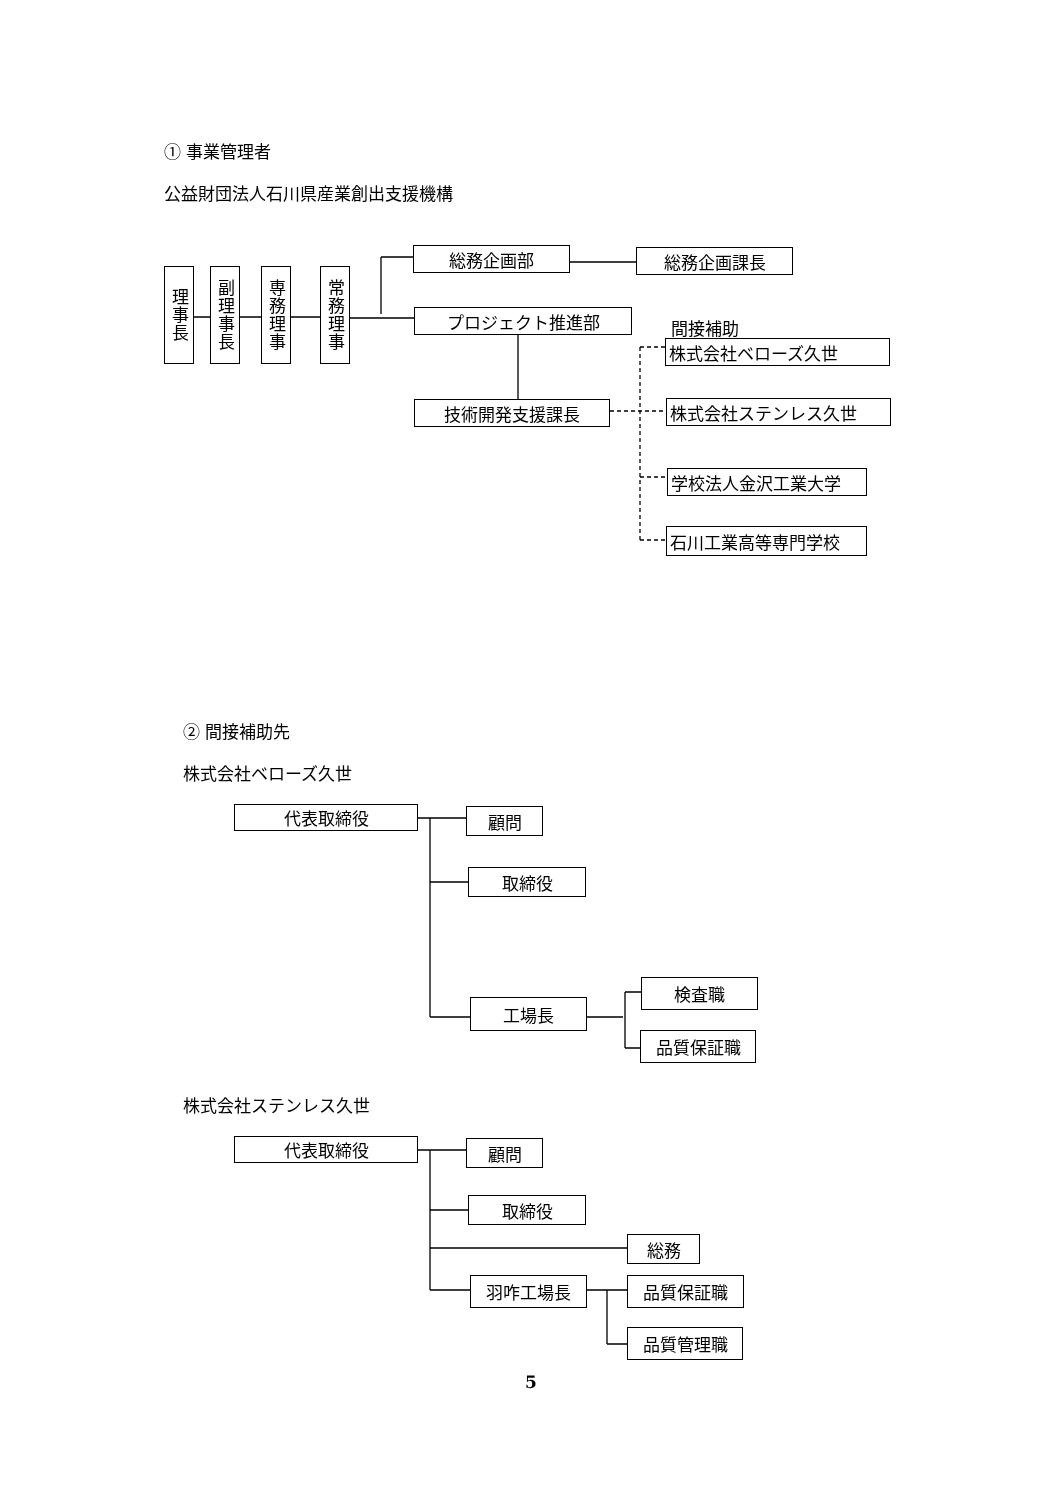① 事業管理者
公益財団法人石川県産業創出支援機構
理事長
副理事長
専務理事
常務理事
総務企画部
総務企画課長
プロジェクト推進部
技術開発支援課長
間接補助
株式会社ベローズ久世
株式会社ステンレス久世
学校法人金沢工業大学
石川工業高等専門学校
② 間接補助先
株式会社ベローズ久世
代表取締役
顧問
取締役
工場長
検査職
品質保証職
株式会社ステンレス久世
代表取締役
顧問
取締役
総務
羽咋工場長
品質保証職
品質管理職
5